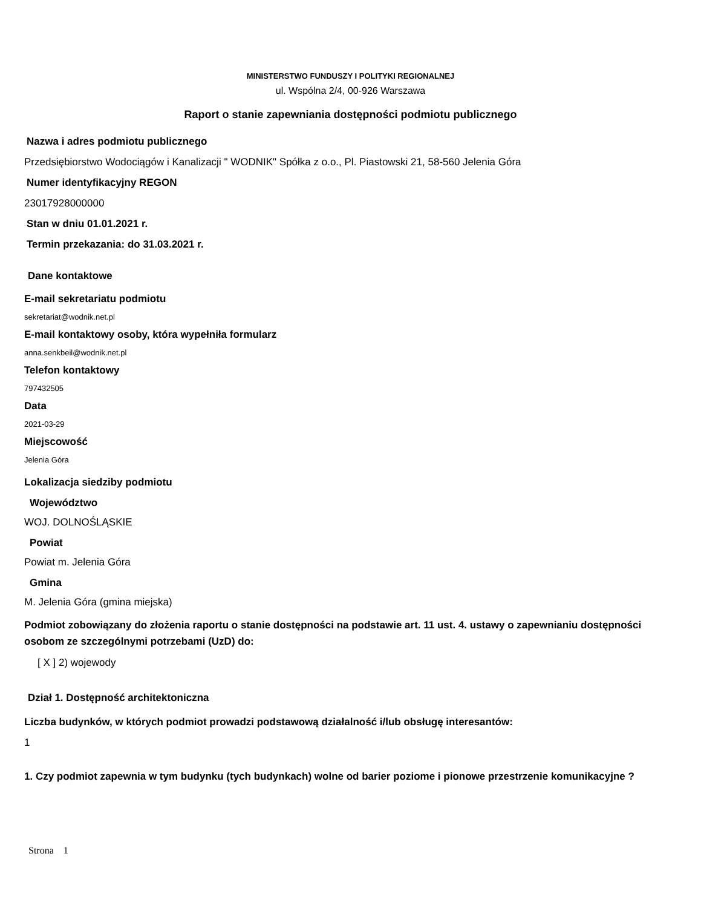MINISTERSTWO FUNDUSZY I POLITYKI REGIONALNEJ
ul. Wspólna 2/4, 00-926 Warszawa
Raport o stanie zapewniania dostępności podmiotu publicznego
Nazwa i adres podmiotu publicznego
Przedsiębiorstwo Wodociągów i Kanalizacji " WODNIK" Spółka z o.o., Pl. Piastowski 21, 58-560 Jelenia Góra
Numer identyfikacyjny REGON
23017928000000
Stan w dniu 01.01.2021 r.
Termin przekazania: do 31.03.2021 r.
Dane kontaktowe
E-mail sekretariatu podmiotu
sekretariat@wodnik.net.pl
E-mail kontaktowy osoby, która wypełniła formularz
anna.senkbeil@wodnik.net.pl
Telefon kontaktowy
797432505
Data
2021-03-29
Miejscowość
Jelenia Góra
Lokalizacja siedziby podmiotu
Województwo
WOJ. DOLNOŚLĄSKIE
Powiat
Powiat m. Jelenia Góra
Gmina
M. Jelenia Góra (gmina miejska)
Podmiot zobowiązany do złożenia raportu o stanie dostępności na podstawie art. 11 ust. 4. ustawy o zapewnianiu dostępności osobom ze szczególnymi potrzebami (UzD) do:
[ X ] 2) wojewody
Dział 1. Dostępność architektoniczna
Liczba budynków, w których podmiot prowadzi podstawową działalność i/lub obsługę interesantów:
1
1. Czy podmiot zapewnia w tym budynku (tych budynkach) wolne od barier poziome i pionowe przestrzenie komunikacyjne ?
Strona 1